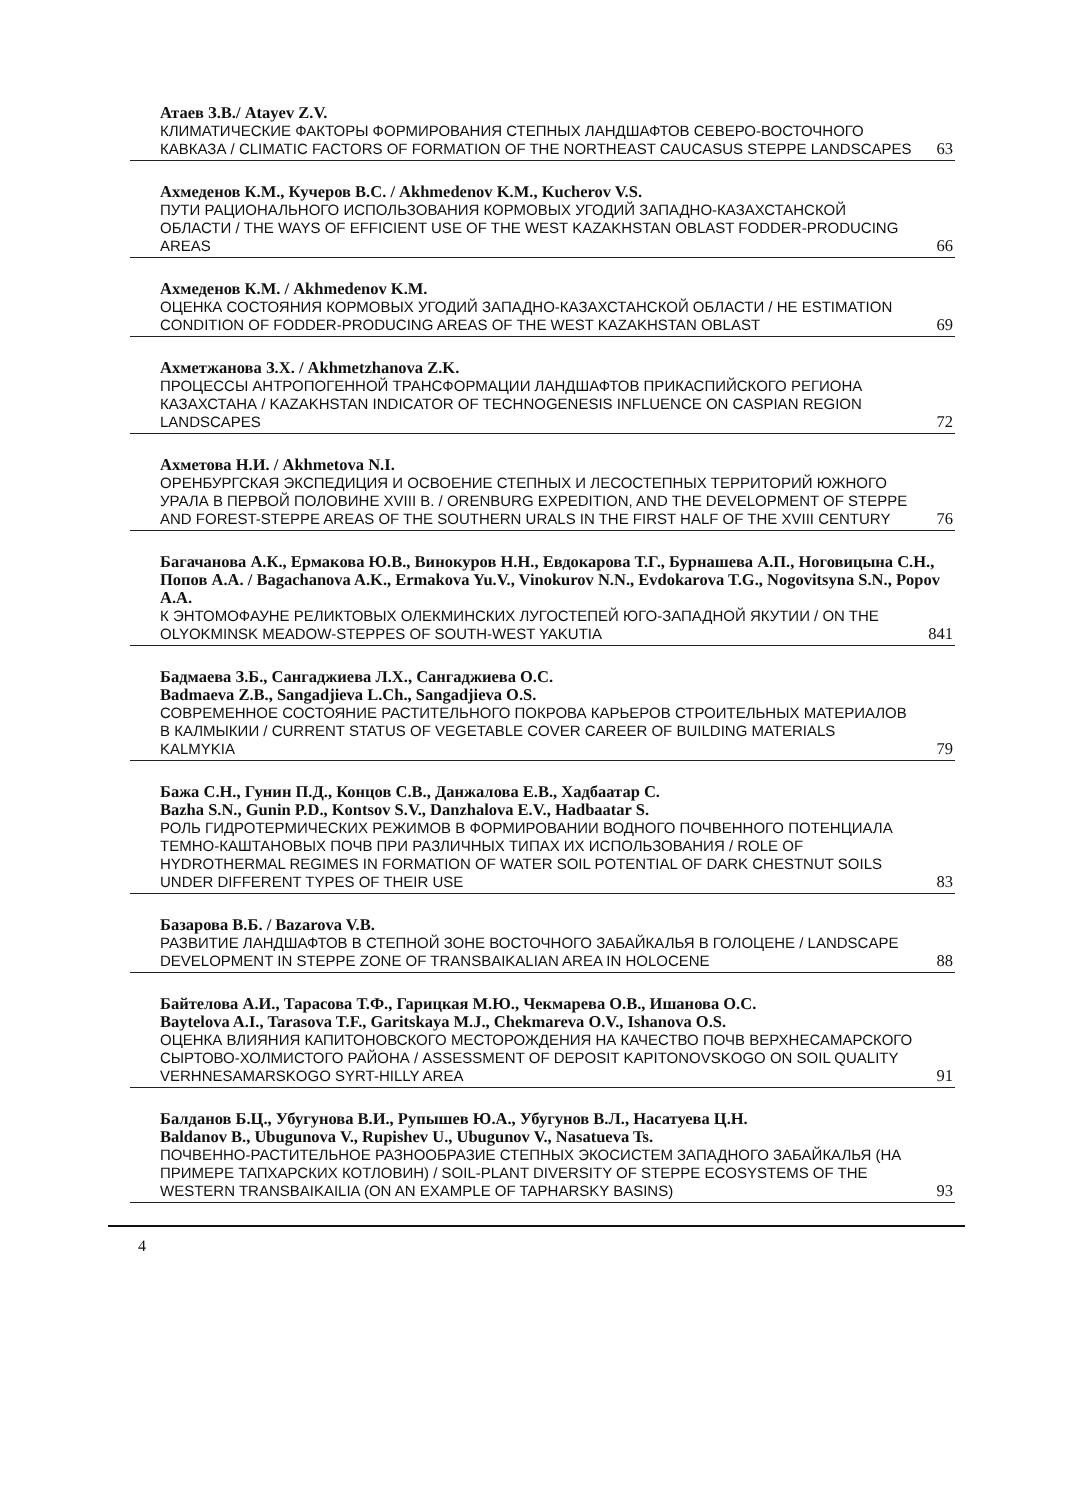Атаев З.В./ Atayev Z.V.
КЛИМАТИЧЕСКИЕ ФАКТОРЫ ФОРМИРОВАНИЯ СТЕПНЫХ ЛАНДШАФТОВ СЕВЕРО-ВОСТОЧНОГО КАВКАЗА / CLIMATIC FACTORS OF FORMATION OF THE NORTHEAST CAUCASUS STEPPE LANDSCAPES 63
Ахмеденов К.М., Кучеров В.С. / Akhmedenov K.M., Kucherov V.S.
ПУТИ РАЦИОНАЛЬНОГО ИСПОЛЬЗОВАНИЯ КОРМОВЫХ УГОДИЙ ЗАПАДНО-КАЗАХСТАНСКОЙ ОБЛАСТИ / THE WAYS OF EFFICIENT USE OF THE WEST KAZAKHSTAN OBLAST FODDER-PRODUCING AREAS 66
Ахмеденов К.М. / Akhmedenov K.M.
ОЦЕНКА СОСТОЯНИЯ КОРМОВЫХ УГОДИЙ ЗАПАДНО-КАЗАХСТАНСКОЙ ОБЛАСТИ / HE ESTIMATION CONDITION OF FODDER-PRODUCING AREAS OF THE WEST KAZAKHSTAN OBLAST 69
Ахметжанова З.Х. / Akhmetzhanova Z.K.
ПРОЦЕССЫ АНТРОПОГЕННОЙ ТРАНСФОРМАЦИИ ЛАНДШАФТОВ ПРИКАСПИЙСКОГО РЕГИОНА КАЗАХСТАНА / KAZAKHSTAN INDICATOR OF TECHNOGENESIS INFLUENCE ON CASPIAN REGION LANDSCAPES 72
Ахметова Н.И. / Akhmetova N.I.
ОРЕНБУРГСКАЯ ЭКСПЕДИЦИЯ И ОСВОЕНИЕ СТЕПНЫХ И ЛЕСОСТЕПНЫХ ТЕРРИТОРИЙ ЮЖНОГО УРАЛА В ПЕРВОЙ ПОЛОВИНЕ XVIII В. / ORENBURG EXPEDITION, AND THE DEVELOPMENT OF STEPPE AND FOREST-STEPPE AREAS OF THE SOUTHERN URALS IN THE FIRST HALF OF THE XVIII CENTURY 76
Багачанова А.К., Ермакова Ю.В., Винокуров Н.Н., Евдокарова Т.Г., Бурнашева А.П., Ноговицына С.Н., Попов А.А. / Bagachanova A.K., Ermakova Yu.V., Vinokurov N.N., Evdokarova T.G., Nogovitsyna S.N., Popov A.A.
К ЭНТОМОФАУНЕ РЕЛИКТОВЫХ ОЛЕКМИНСКИХ ЛУГОСТЕПЕЙ ЮГО-ЗАПАДНОЙ ЯКУТИИ / ON THE OLYOKMINSK MEADOW-STEPPES OF SOUTH-WEST YAKUTIA 841
Бадмаева З.Б., Сангаджиева Л.Х., Сангаджиева О.С.
Badmaeva Z.B., Sangadjieva L.Ch., Sangadjieva O.S.
СОВРЕМЕННОЕ СОСТОЯНИЕ РАСТИТЕЛЬНОГО ПОКРОВА КАРЬЕРОВ СТРОИТЕЛЬНЫХ МАТЕРИАЛОВ В КАЛМЫКИИ / CURRENT STATUS OF VEGETABLE COVER CAREER OF BUILDING MATERIALS KALMYKIA 79
Бажа С.Н., Гунин П.Д., Концов С.В., Данжалова Е.В., Хадбаатар С.
Bazha S.N., Gunin P.D., Kontsov S.V., Danzhalova E.V., Hadbaatar S.
РОЛЬ ГИДРОТЕРМИЧЕСКИХ РЕЖИМОВ В ФОРМИРОВАНИИ ВОДНОГО ПОЧВЕННОГО ПОТЕНЦИАЛА ТЕМНО-КАШТАНОВЫХ ПОЧВ ПРИ РАЗЛИЧНЫХ ТИПАХ ИХ ИСПОЛЬЗОВАНИЯ / ROLE OF HYDROTHERMAL REGIMES IN FORMATION OF WATER SOIL POTENTIAL OF DARK CHESTNUT SOILS UNDER DIFFERENT TYPES OF THEIR USE 83
Базарова В.Б. / Bazarova V.B.
РАЗВИТИЕ ЛАНДШАФТОВ В СТЕПНОЙ ЗОНЕ ВОСТОЧНОГО ЗАБАЙКАЛЬЯ В ГОЛОЦЕНЕ / LANDSCAPE DEVELOPMENT IN STEPPE ZONE OF TRANSBAIKALIAN AREA IN HOLOCENE 88
Байтелова А.И., Тарасова Т.Ф., Гарицкая М.Ю., Чекмарева О.В., Ишанова О.С.
Baytelova A.I., Tarasova T.F., Garitskaya M.J., Chekmareva O.V., Ishanova O.S.
ОЦЕНКА ВЛИЯНИЯ КАПИТОНОВСКОГО МЕСТОРОЖДЕНИЯ НА КАЧЕСТВО ПОЧВ ВЕРХНЕСАМАРСКОГО СЫРТОВО-ХОЛМИСТОГО РАЙОНА / ASSESSMENT OF DEPOSIT KAPITONOVSKOGO ON SOIL QUALITY VERHNESAMARSKOGO SYRT-HILLY AREA 91
Балданов Б.Ц., Убугунова В.И., Рупышев Ю.А., Убугунов В.Л., Насатуева Ц.Н.
Baldanov B., Ubugunova V., Rupishev U., Ubugunov V., Nasatueva Ts.
ПОЧВЕННО-РАСТИТЕЛЬНОЕ РАЗНООБРАЗИЕ СТЕПНЫХ ЭКОСИСТЕМ ЗАПАДНОГО ЗАБАЙКАЛЬЯ (НА ПРИМЕРЕ ТАПХАРСКИХ КОТЛОВИН) / SOIL-PLANT DIVERSITY OF STEPPE ECOSYSTEMS OF THE WESTERN TRANSBAIKAILIA (ON AN EXAMPLE OF TAPHARSKY BASINS) 93
4